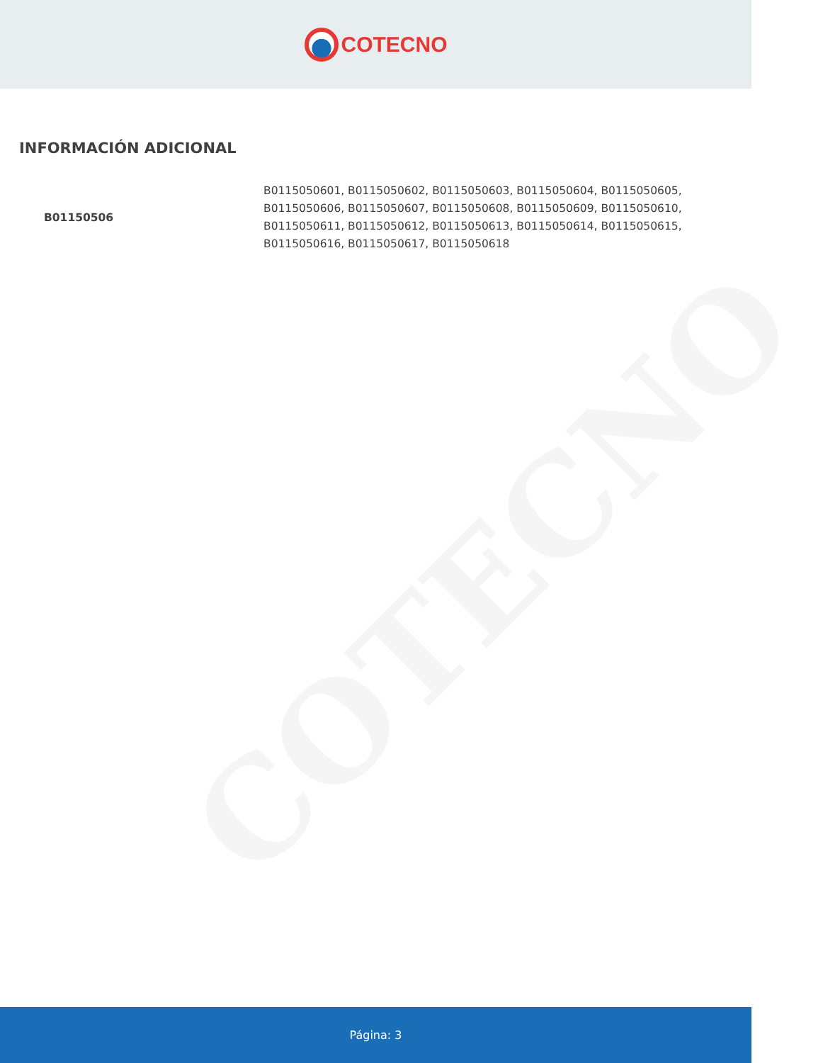COTECNO
COTECNO
INFORMACIÓN ADICIONAL
| B01150506 | B0115050601, B0115050602, B0115050603, B0115050604, B0115050605, B0115050606, B0115050607, B0115050608, B0115050609, B0115050610, B0115050611, B0115050612, B0115050613, B0115050614, B0115050615, B0115050616, B0115050617, B0115050618 |
Página: 3